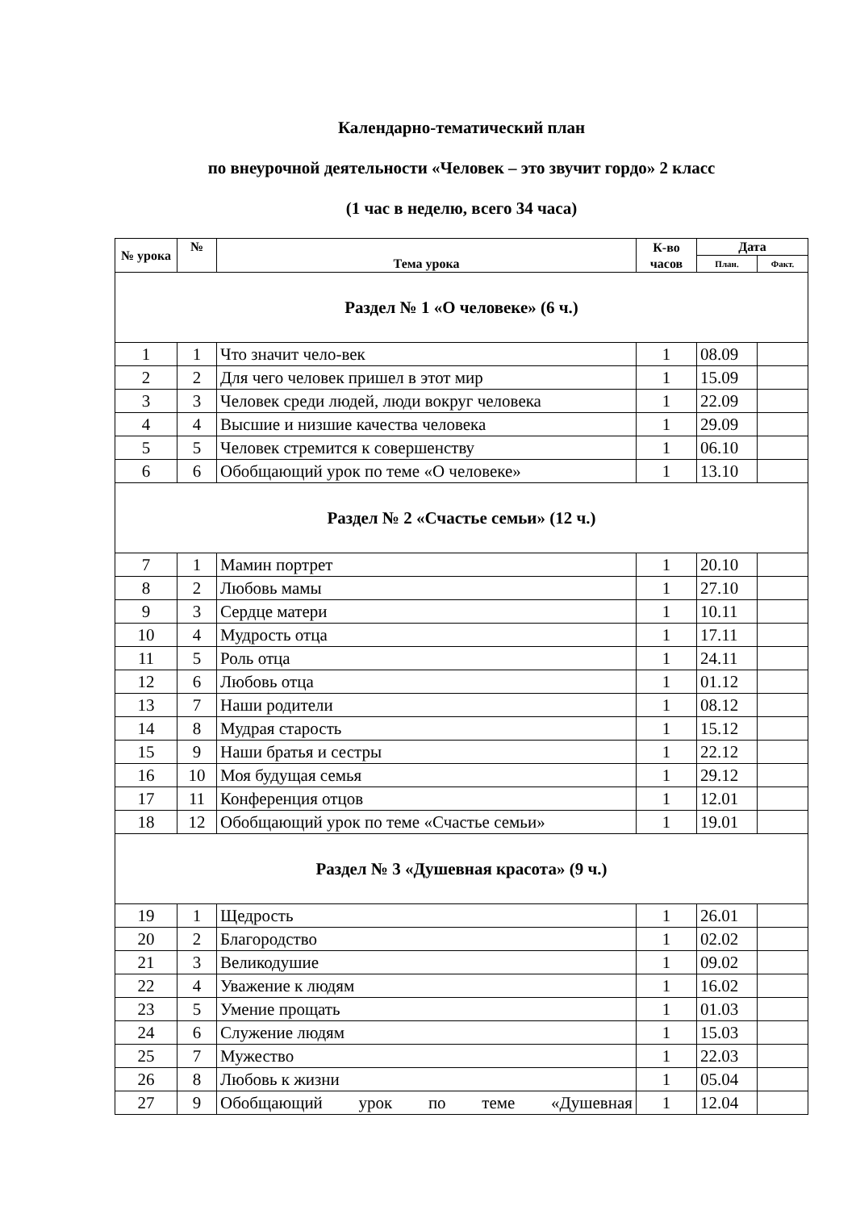Календарно-тематический план
по внеурочной деятельности «Человек – это звучит гордо» 2 класс
(1 час в неделю, всего 34 часа)
| № урока | № | Тема урока | К-во часов | Дата | |
| --- | --- | --- | --- | --- | --- |
| | | | | План. | Факт. |
| Раздел № 1 «О человеке» (6 ч.) | | | | | |
| 1 | 1 | Что значит чело-век | 1 | 08.09 | |
| 2 | 2 | Для чего человек пришел в этот мир | 1 | 15.09 | |
| 3 | 3 | Человек среди людей, люди вокруг человека | 1 | 22.09 | |
| 4 | 4 | Высшие и низшие качества человека | 1 | 29.09 | |
| 5 | 5 | Человек стремится к совершенству | 1 | 06.10 | |
| 6 | 6 | Обобщающий урок по теме «О человеке» | 1 | 13.10 | |
| Раздел № 2 «Счастье семьи» (12 ч.) | | | | | |
| 7 | 1 | Мамин портрет | 1 | 20.10 | |
| 8 | 2 | Любовь мамы | 1 | 27.10 | |
| 9 | 3 | Сердце матери | 1 | 10.11 | |
| 10 | 4 | Мудрость отца | 1 | 17.11 | |
| 11 | 5 | Роль отца | 1 | 24.11 | |
| 12 | 6 | Любовь отца | 1 | 01.12 | |
| 13 | 7 | Наши родители | 1 | 08.12 | |
| 14 | 8 | Мудрая старость | 1 | 15.12 | |
| 15 | 9 | Наши братья и сестры | 1 | 22.12 | |
| 16 | 10 | Моя будущая семья | 1 | 29.12 | |
| 17 | 11 | Конференция отцов | 1 | 12.01 | |
| 18 | 12 | Обобщающий урок по теме «Счастье семьи» | 1 | 19.01 | |
| Раздел № 3 «Душевная красота» (9 ч.) | | | | | |
| 19 | 1 | Щедрость | 1 | 26.01 | |
| 20 | 2 | Благородство | 1 | 02.02 | |
| 21 | 3 | Великодушие | 1 | 09.02 | |
| 22 | 4 | Уважение к людям | 1 | 16.02 | |
| 23 | 5 | Умение прощать | 1 | 01.03 | |
| 24 | 6 | Служение людям | 1 | 15.03 | |
| 25 | 7 | Мужество | 1 | 22.03 | |
| 26 | 8 | Любовь к жизни | 1 | 05.04 | |
| 27 | 9 | Обобщающий урок по теме «Душевная | 1 | 12.04 | |